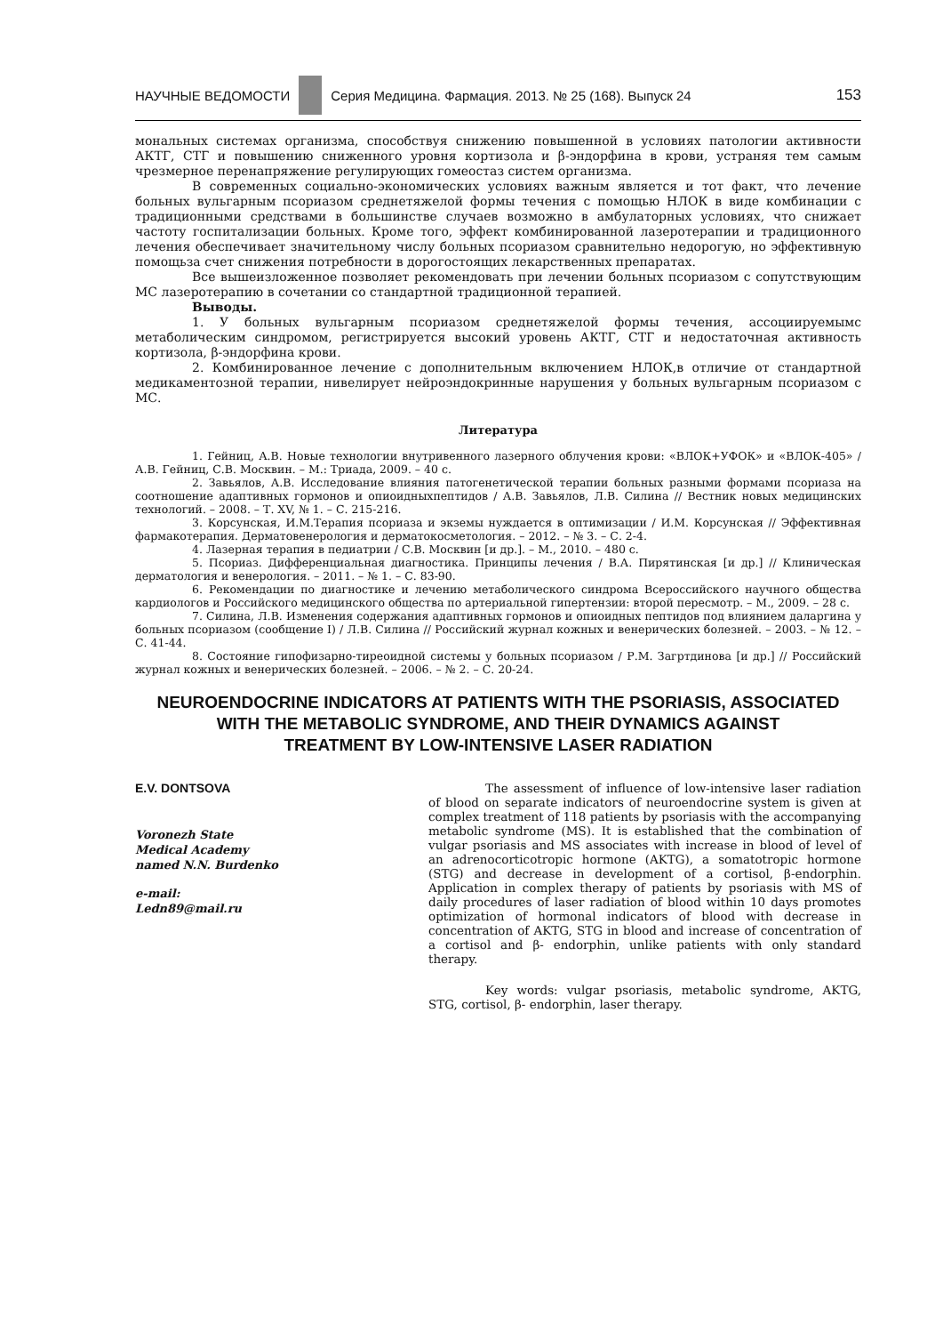НАУЧНЫЕ ВЕДОМОСТИ
Серия Медицина. Фармация. 2013. № 25 (168). Выпуск 24 153
мональных системах организма, способствуя снижению повышенной в условиях патологии активности АКТГ, СТГ и повышению сниженного уровня кортизола и β-эндорфина в крови, устраняя тем самым чрезмерное перенапряжение регулирующих гомеостаз систем организма.
В современных социально-экономических условиях важным является и тот факт, что лечение больных вульгарным псориазом среднетяжелой формы течения с помощью НЛОК в виде комбинации с традиционными средствами в большинстве случаев возможно в амбулаторных условиях, что снижает частоту госпитализации больных. Кроме того, эффект комбинированной лазеротерапии и традиционного лечения обеспечивает значительному числу больных псориазом сравнительно недорогую, но эффективную помощьза счет снижения потребности в дорогостоящих лекарственных препаратах.
Все вышеизложенное позволяет рекомендовать при лечении больных псориазом с сопутствующим МС лазеротерапию в сочетании со стандартной традиционной терапией.
Выводы.
1. У больных вульгарным псориазом среднетяжелой формы течения, ассоциируемымс метаболическим синдромом, регистрируется высокий уровень АКТГ, СТГ и недостаточная активность кортизола, β-эндорфина крови.
2. Комбинированное лечение с дополнительным включением НЛОК,в отличие от стандартной медикаментозной терапии, нивелирует нейроэндокринные нарушения у больных вульгарным псориазом с МС.
Литература
1. Гейниц, А.В. Новые технологии внутривенного лазерного облучения крови: «ВЛОК+УФОК» и «ВЛОК-405» / А.В. Гейниц, С.В. Москвин. – М.: Триада, 2009. – 40 с.
2. Завьялов, А.В. Исследование влияния патогенетической терапии больных разными формами псориаза на соотношение адаптивных гормонов и опиоидныхпептидов / А.В. Завьялов, Л.В. Силина // Вестник новых медицинских технологий. – 2008. – Т. XV, № 1. – С. 215-216.
3. Корсунская, И.М.Терапия псориаза и экземы нуждается в оптимизации / И.М. Корсунская // Эффективная фармакотерапия. Дерматовенерология и дерматокосметология. – 2012. – № 3. – С. 2-4.
4. Лазерная терапия в педиатрии / С.В. Москвин [и др.]. – М., 2010. – 480 с.
5. Псориаз. Дифференциальная диагностика. Принципы лечения / В.А. Пирятинская [и др.] // Клиническая дерматология и венерология. – 2011. – № 1. – С. 83-90.
6. Рекомендации по диагностике и лечению метаболического синдрома Всероссийского научного общества кардиологов и Российского медицинского общества по артериальной гипертензии: второй пересмотр. – М., 2009. – 28 с.
7. Силина, Л.В. Изменения содержания адаптивных гормонов и опиоидных пептидов под влиянием даларгина у больных псориазом (сообщение I) / Л.В. Силина // Российский журнал кожных и венерических болезней. – 2003. – № 12. – С. 41-44.
8. Состояние гипофизарно-тиреоидной системы у больных псориазом / Р.М. Загртдинова [и др.] // Российский журнал кожных и венерических болезней. – 2006. – № 2. – С. 20-24.
NEUROENDOCRINE INDICATORS AT PATIENTS WITH THE PSORIASIS, ASSOCIATED
WITH THE METABOLIC SYNDROME, AND THEIR DYNAMICS AGAINST
TREATMENT BY LOW-INTENSIVE LASER RADIATION
E.V. DONTSOVA
Voronezh State
Medical Academy
named N.N. Burdenko
e-mail:
Ledn89@mail.ru
The assessment of influence of low-intensive laser radiation of blood on separate indicators of neuroendocrine system is given at complex treatment of 118 patients by psoriasis with the accompanying metabolic syndrome (MS). It is established that the combination of vulgar psoriasis and MS associates with increase in blood of level of an adrenocorticotropic hormone (AKTG), a somatotropic hormone (STG) and decrease in development of a cortisol, β-endorphin. Application in complex therapy of patients by psoriasis with MS of daily procedures of laser radiation of blood within 10 days promotes optimization of hormonal indicators of blood with decrease in concentration of AKTG, STG in blood and increase of concentration of a cortisol and β- endorphin, unlike patients with only standard therapy.
Key words: vulgar psoriasis, metabolic syndrome, AKTG, STG, cortisol, β- endorphin, laser therapy.